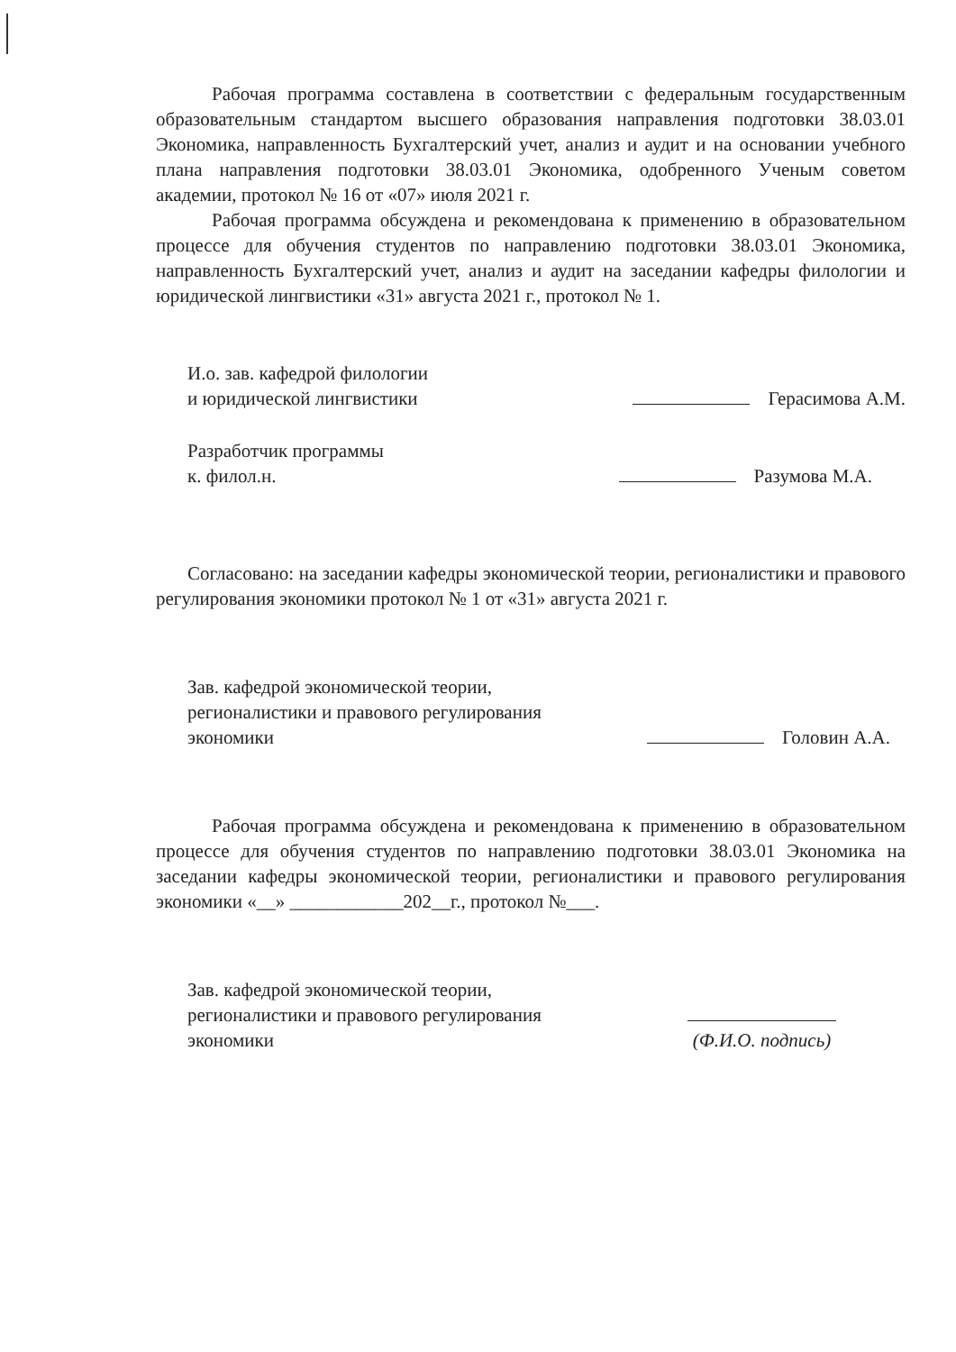Рабочая программа составлена в соответствии с федеральным государственным образовательным стандартом высшего образования направления подготовки 38.03.01 Экономика, направленность Бухгалтерский учет, анализ и аудит и на основании учебного плана направления подготовки 38.03.01 Экономика, одобренного Ученым советом академии, протокол № 16 от «07» июля 2021 г.
Рабочая программа обсуждена и рекомендована к применению в образовательном процессе для обучения студентов по направлению подготовки 38.03.01 Экономика, направленность Бухгалтерский учет, анализ и аудит на заседании кафедры филологии и юридической лингвистики «31» августа 2021 г., протокол № 1.
И.о. зав. кафедрой филологии
и юридической лингвистики
Герасимова А.М.
Разработчик программы
к. филол.н.
Разумова М.А.
Согласовано: на заседании кафедры экономической теории, регионалистики и правового регулирования экономики протокол № 1 от «31» августа 2021 г.
Зав. кафедрой экономической теории,
регионалистики и правового регулирования
экономики
Головин А.А.
Рабочая программа обсуждена и рекомендована к применению в образовательном процессе для обучения студентов по направлению подготовки 38.03.01 Экономика на заседании кафедры экономической теории, регионалистики и правового регулирования экономики «__» ____________202__г., протокол №___.
Зав. кафедрой экономической теории,
регионалистики и правового регулирования
экономики
(Ф.И.О. подпись)